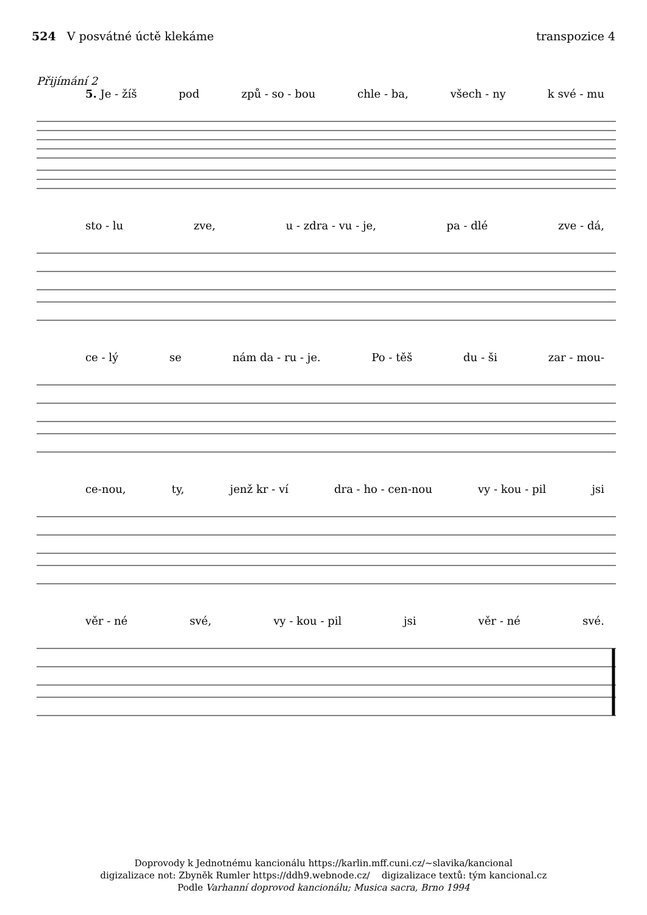524 V posvátné úctě klekáme transpozice 4
Přijímání 2
5. Je - žíš pod způ - so - bou chle - ba, všech - ny k své - mu
sto - lu zve, u - zdra - vu - je, pa - dlé zve - dá,
ce - lý se nám da - ru - je. Po - těš du - ši zar - mou-
ce-nou, ty, jenž kr - ví dra - ho - cen-nou vy - kou - pil jsi
věr - né své, vy - kou - pil jsi věr - né své.
Doprovody k Jednotnému kancionálu https://karlin.mff.cuni.cz/~slavika/kancional
digizalizace not: Zbyněk Rumler https://ddh9.webnode.cz/ digizalizace textů: tým kancional.cz
Podle Varhanní doprovod kancionálu; Musica sacra, Brno 1994